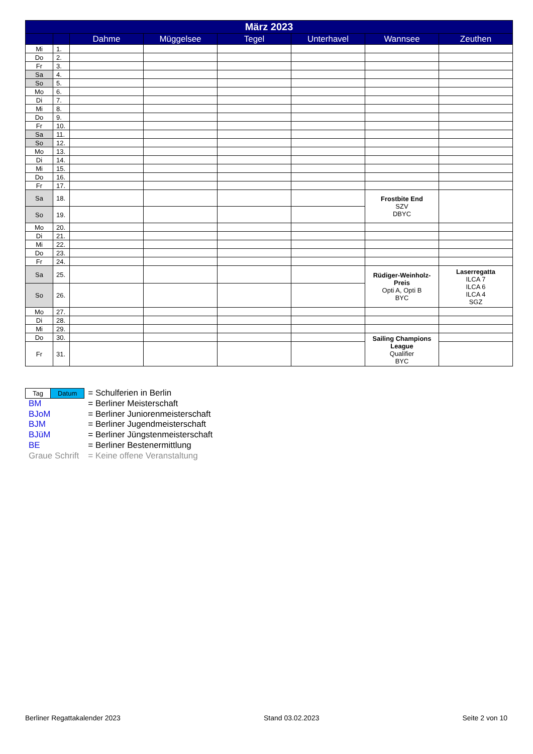| März 2023 | | | | | | | |
| --- | --- | --- | --- | --- | --- | --- | --- |
| | | Dahme | Müggelsee | Tegel | Unterhavel | Wannsee | Zeuthen |
| Mi | 1. | | | | | | |
| Do | 2. | | | | | | |
| Fr | 3. | | | | | | |
| Sa | 4. | | | | | | |
| So | 5. | | | | | | |
| Mo | 6. | | | | | | |
| Di | 7. | | | | | | |
| Mi | 8. | | | | | | |
| Do | 9. | | | | | | |
| Fr | 10. | | | | | | |
| Sa | 11. | | | | | | |
| So | 12. | | | | | | |
| Mo | 13. | | | | | | |
| Di | 14. | | | | | | |
| Mi | 15. | | | | | | |
| Do | 16. | | | | | | |
| Fr | 17. | | | | | | |
| Sa | 18. | | | | | Frostbite End SZV DBYC | |
| So | 19. | | | | | | |
| Mo | 20. | | | | | | |
| Di | 21. | | | | | | |
| Mi | 22. | | | | | | |
| Do | 23. | | | | | | |
| Fr | 24. | | | | | | |
| Sa | 25. | | | | | Rüdiger-Weinholz-Preis Opti A, Opti B BYC | Laserregatta ILCA 7 ILCA 6 ILCA 4 SGZ |
| So | 26. | | | | | | |
| Mo | 27. | | | | | | |
| Di | 28. | | | | | | |
| Mi | 29. | | | | | | |
| Do | 30. | | | | | Sailing Champions League Qualifier BYC | |
| Fr | 31. | | | | | | |
| Tag Datum | = Schulferien in Berlin |
| BM | = Berliner Meisterschaft |
| BJoM | = Berliner Juniorenmeisterschaft |
| BJM | = Berliner Jugendmeisterschaft |
| BJüM | = Berliner Jüngstenmeisterschaft |
| BE | = Berliner Bestenermittlung |
| Graue Schrift | = Keine offene Veranstaltung |
Berliner Regattakalender 2023 Stand 03.02.2023 Seite 2 von 10